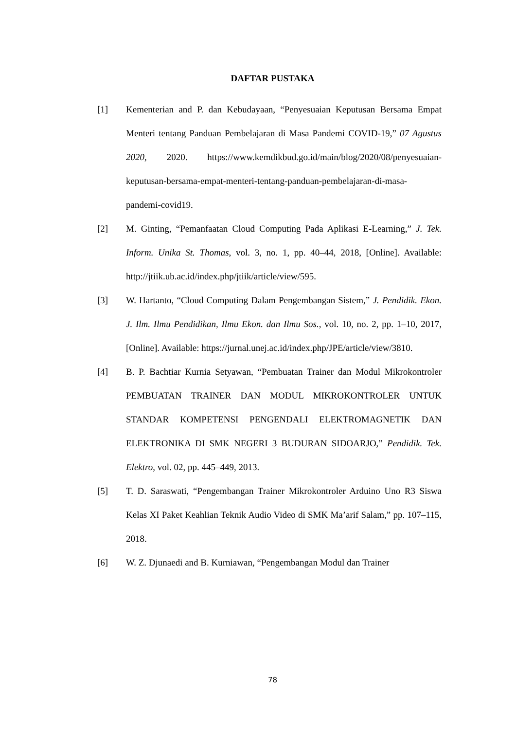DAFTAR PUSTAKA
[1] Kementerian and P. dan Kebudayaan, “Penyesuaian Keputusan Bersama Empat Menteri tentang Panduan Pembelajaran di Masa Pandemi COVID-19,” 07 Agustus 2020, 2020. https://www.kemdikbud.go.id/main/blog/2020/08/penyesuaian-keputusan-bersama-empat-menteri-tentang-panduan-pembelajaran-di-masa-pandemi-covid19.
[2] M. Ginting, “Pemanfaatan Cloud Computing Pada Aplikasi E-Learning,” J. Tek. Inform. Unika St. Thomas, vol. 3, no. 1, pp. 40–44, 2018, [Online]. Available: http://jtiik.ub.ac.id/index.php/jtiik/article/view/595.
[3] W. Hartanto, “Cloud Computing Dalam Pengembangan Sistem,” J. Pendidik. Ekon. J. Ilm. Ilmu Pendidikan, Ilmu Ekon. dan Ilmu Sos., vol. 10, no. 2, pp. 1–10, 2017, [Online]. Available: https://jurnal.unej.ac.id/index.php/JPE/article/view/3810.
[4] B. P. Bachtiar Kurnia Setyawan, “Pembuatan Trainer dan Modul Mikrokontroler PEMBUATAN TRAINER DAN MODUL MIKROKONTROLER UNTUK STANDAR KOMPETENSI PENGENDALI ELEKTROMAGNETIK DAN ELEKTRONIKA DI SMK NEGERI 3 BUDURAN SIDOARJO,” Pendidik. Tek. Elektro, vol. 02, pp. 445–449, 2013.
[5] T. D. Saraswati, “Pengembangan Trainer Mikrokontroler Arduino Uno R3 Siswa Kelas XI Paket Keahlian Teknik Audio Video di SMK Ma’arif Salam,” pp. 107–115, 2018.
[6] W. Z. Djunaedi and B. Kurniawan, “Pengembangan Modul dan Trainer
78